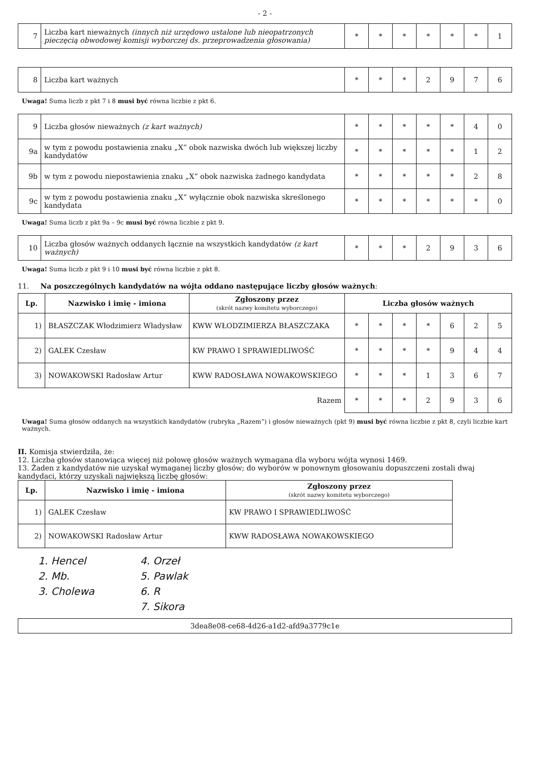- 2 -
| 7 | Liczba kart nieważnych (innych niż urzędowo ustalone lub nieopatrzonych pieczęcią obwodowej komisji wyborczej ds. przeprowadzenia głosowania) | * | * | * | * | * | * | 1 |
| 8 | Liczba kart ważnych | * | * | * | 2 | 9 | 7 | 6 |
Uwaga! Suma liczb z pkt 7 i 8 musi być równa liczbie z pkt 6.
| 9 | Liczba głosów nieważnych (z kart ważnych) | * | * | * | * | * | 4 | 0 |
| 9a | w tym z powodu postawienia znaku „X” obok nazwiska dwóch lub większej liczby kandydatów | * | * | * | * | * | 1 | 2 |
| 9b | w tym z powodu niepostawienia znaku „X” obok nazwiska żadnego kandydata | * | * | * | * | * | 2 | 8 |
| 9c | w tym z powodu postawienia znaku „X” wyłącznie obok nazwiska skreślonego kandydata | * | * | * | * | * | * | 0 |
Uwaga! Suma liczb z pkt 9a – 9c musi być równa liczbie z pkt 9.
| 10 | Liczba głosów ważnych oddanych łącznie na wszystkich kandydatów (z kart ważnych) | * | * | * | 2 | 9 | 3 | 6 |
Uwaga! Suma liczb z pkt 9 i 10 musi być równa liczbie z pkt 8.
11. Na poszczególnych kandydatów na wójta oddano następujące liczby głosów ważnych:
| Lp. | Nazwisko i imię - imiona | Zgłoszony przez (skrót nazwy komitetu wyborczego) | Liczba głosów ważnych | | | | | | |
| --- | --- | --- | --- | --- | --- | --- | --- | --- | --- |
| 1) | BŁASZCZAK Włodzimierz Władysław | KWW WŁODZIMIERZA BŁASZCZAKA | * | * | * | * | 6 | 2 | 5 |
| 2) | GALEK Czesław | KW PRAWO I SPRAWIEDLIWOŚĆ | * | * | * | * | 9 | 4 | 4 |
| 3) | NOWAKOWSKI Radosław Artur | KWW RADOSŁAWA NOWAKOWSKIEGO | * | * | * | 1 | 3 | 6 | 7 |
| Razem | | | * | * | * | 2 | 9 | 3 | 6 |
Uwaga! Suma głosów oddanych na wszystkich kandydatów (rubryka „Razem”) i głosów nieważnych (pkt 9) musi być równa liczbie z pkt 8, czyli liczbie kart ważnych.
II. Komisja stwierdziła, że:
12. Liczba głosów stanowiąca więcej niż połowę głosów ważnych wymagana dla wyboru wójta wynosi 1469.
13. Żaden z kandydatów nie uzyskał wymaganej liczby głosów; do wyborów w ponownym głosowaniu dopuszczeni zostali dwaj kandydaci, którzy uzyskali największą liczbę głosów:
| Lp. | Nazwisko i imię - imiona | Zgłoszony przez (skrót nazwy komitetu wyborczego) |
| --- | --- | --- |
| 1) | GALEK Czesław | KW PRAWO I SPRAWIEDLIWOŚĆ |
| 2) | NOWAKOWSKI Radosław Artur | KWW RADOSŁAWA NOWAKOWSKIEGO |
1. Hencel
2. Mb.
3. Cholewa
4. Orzeł
5. Pawlak
6. R
7. Sikora
3dea8e08-ce68-4d26-a1d2-afd9a3779c1e